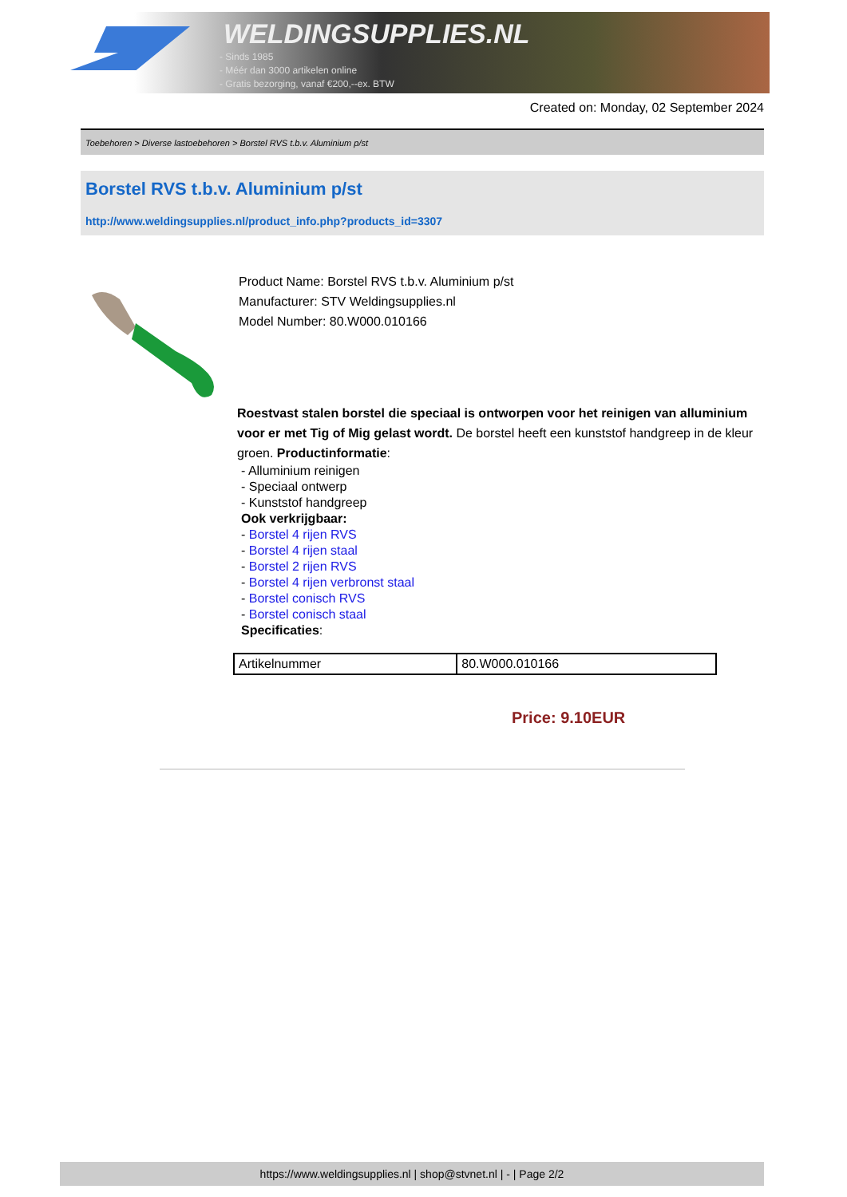WELDINGSUPPLIES.NL
- Sinds 1985
- Méér dan 3000 artikelen online
- Gratis bezorging, vanaf €200,--ex. BTW
Created on: Monday, 02 September 2024
Toebehoren > Diverse lastoebehoren > Borstel RVS t.b.v. Aluminium p/st
Borstel RVS t.b.v. Aluminium p/st
http://www.weldingsupplies.nl/product_info.php?products_id=3307
Product Name: Borstel RVS t.b.v. Aluminium p/st
Manufacturer: STV Weldingsupplies.nl
Model Number: 80.W000.010166
Roestvast stalen borstel die speciaal is ontworpen voor het reinigen van alluminium voor er met Tig of Mig gelast wordt. De borstel heeft een kunststof handgreep in de kleur groen. Productinformatie:
- Alluminium reinigen
- Speciaal ontwerp
- Kunststof handgreep
Ook verkrijgbaar:
- Borstel 4 rijen RVS
- Borstel 4 rijen staal
- Borstel 2 rijen RVS
- Borstel 4 rijen verbronst staal
- Borstel conisch RVS
- Borstel conisch staal
Specificaties:
| Artikelnummer | 80.W000.010166 |
Price: 9.10EUR
https://www.weldingsupplies.nl | shop@stvnet.nl | - | Page 2/2